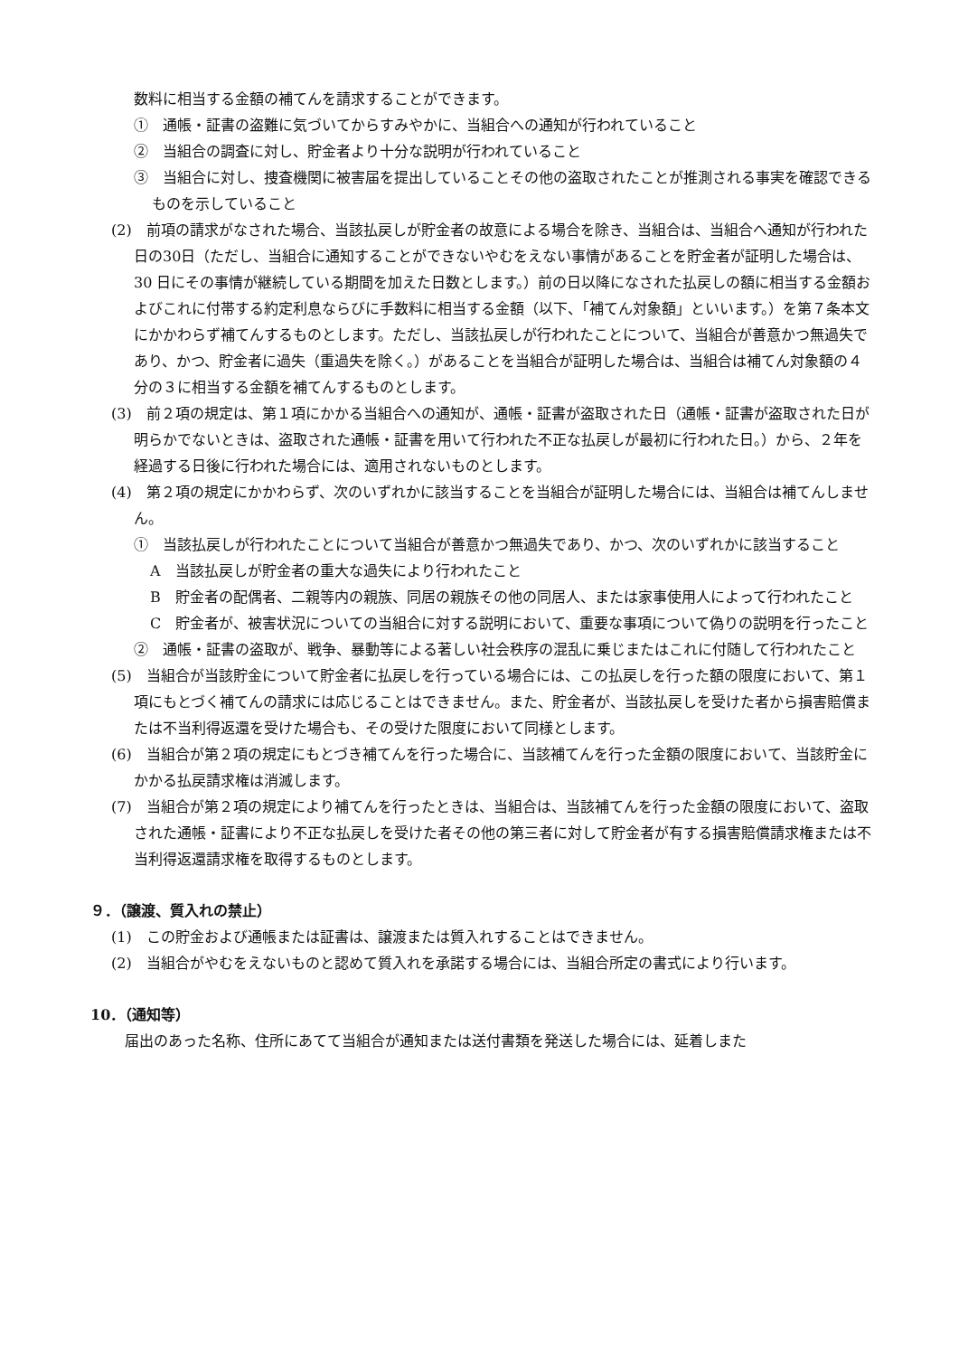数料に相当する金額の補てんを請求することができます。
①　通帳・証書の盗難に気づいてからすみやかに、当組合への通知が行われていること
②　当組合の調査に対し、貯金者より十分な説明が行われていること
③　当組合に対し、捜査機関に被害届を提出していることその他の盗取されたことが推測される事実を確認できるものを示していること
(2)　前項の請求がなされた場合、当該払戻しが貯金者の故意による場合を除き、当組合は、当組合へ通知が行われた日の30日（ただし、当組合に通知することができないやむをえない事情があることを貯金者が証明した場合は、30 日にその事情が継続している期間を加えた日数とします。）前の日以降になされた払戻しの額に相当する金額およびこれに付帯する約定利息ならびに手数料に相当する金額（以下、「補てん対象額」といいます。）を第７条本文にかかわらず補てんするものとします。ただし、当該払戻しが行われたことについて、当組合が善意かつ無過失であり、かつ、貯金者に過失（重過失を除く。）があることを当組合が証明した場合は、当組合は補てん対象額の４分の３に相当する金額を補てんするものとします。
(3)　前２項の規定は、第１項にかかる当組合への通知が、通帳・証書が盗取された日（通帳・証書が盗取された日が明らかでないときは、盗取された通帳・証書を用いて行われた不正な払戻しが最初に行われた日。）から、２年を経過する日後に行われた場合には、適用されないものとします。
(4)　第２項の規定にかかわらず、次のいずれかに該当することを当組合が証明した場合には、当組合は補てんしません。
①　当該払戻しが行われたことについて当組合が善意かつ無過失であり、かつ、次のいずれかに該当すること
A　当該払戻しが貯金者の重大な過失により行われたこと
B　貯金者の配偶者、二親等内の親族、同居の親族その他の同居人、または家事使用人によって行われたこと
C　貯金者が、被害状況についての当組合に対する説明において、重要な事項について偽りの説明を行ったこと
②　通帳・証書の盗取が、戦争、暴動等による著しい社会秩序の混乱に乗じまたはこれに付随して行われたこと
(5)　当組合が当該貯金について貯金者に払戻しを行っている場合には、この払戻しを行った額の限度において、第１項にもとづく補てんの請求には応じることはできません。また、貯金者が、当該払戻しを受けた者から損害賠償または不当利得返還を受けた場合も、その受けた限度において同様とします。
(6)　当組合が第２項の規定にもとづき補てんを行った場合に、当該補てんを行った金額の限度において、当該貯金にかかる払戻請求権は消滅します。
(7)　当組合が第２項の規定により補てんを行ったときは、当組合は、当該補てんを行った金額の限度において、盗取された通帳・証書により不正な払戻しを受けた者その他の第三者に対して貯金者が有する損害賠償請求権または不当利得返還請求権を取得するものとします。
９．（譲渡、質入れの禁止）
(1)　この貯金および通帳または証書は、譲渡または質入れすることはできません。
(2)　当組合がやむをえないものと認めて質入れを承諾する場合には、当組合所定の書式により行います。
10．（通知等）
届出のあった名称、住所にあてて当組合が通知または送付書類を発送した場合には、延着しまた